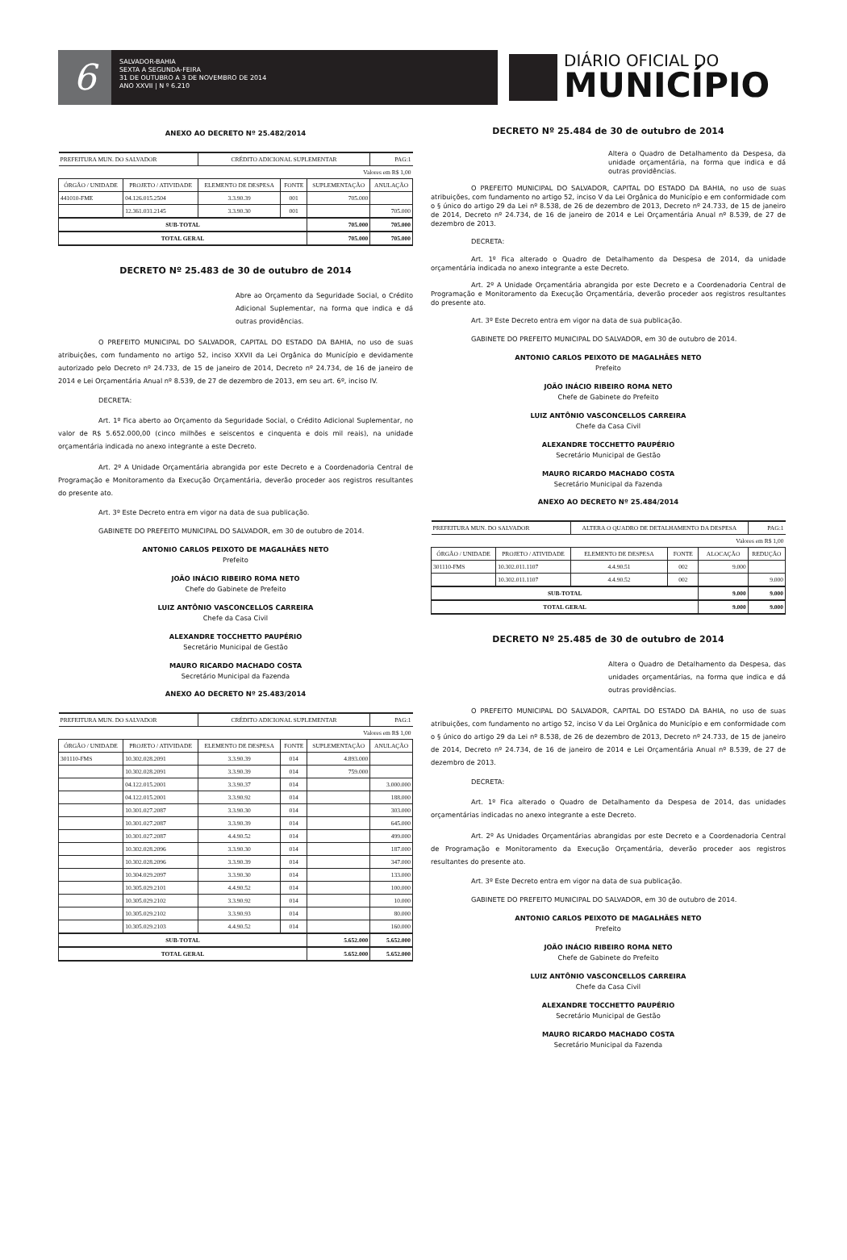6
SALVADOR-BAHIA
SEXTA A SEGUNDA-FEIRA
31 DE OUTUBRO A 3 DE NOVEMBRO DE 2014
ANO XXVII | N º 6.210
DIÁRIO OFICIAL DO
MUNICÍPIO
ANEXO AO DECRETO Nº 25.482/2014
| PREFEITURA MUN. DO SALVADOR | | CRÉDITO ADICIONAL SUPLEMENTAR | | | PAG:1 |
| Valores em R$ 1,00 | | | | | |
| ÓRGÃO / UNIDADE | PROJETO / ATIVIDADE | ELEMENTO DE DESPESA | FONTE | SUPLEMENTAÇÃO | ANULAÇÃO |
| 441010-FME | 04.126.015.2504 | 3.3.90.39 | 001 | 705.000 | |
| | 12.361.031.2145 | 3.3.90.30 | 001 | | 705.000 |
| SUB-TOTAL | | | | 705.000 | 705.000 |
| TOTAL GERAL | | | | 705.000 | 705.000 |
DECRETO Nº 25.483 de 30 de outubro de 2014
Abre ao Orçamento da Seguridade Social, o Crédito Adicional Suplementar, na forma que indica e dá outras providências.
O PREFEITO MUNICIPAL DO SALVADOR, CAPITAL DO ESTADO DA BAHIA, no uso de suas atribuições, com fundamento no artigo 52, inciso XXVII da Lei Orgânica do Município e devidamente autorizado pelo Decreto nº 24.733, de 15 de janeiro de 2014, Decreto nº 24.734, de 16 de janeiro de 2014 e Lei Orçamentária Anual nº 8.539, de 27 de dezembro de 2013, em seu art. 6º, inciso IV.
DECRETA:
Art. 1º Fica aberto ao Orçamento da Seguridade Social, o Crédito Adicional Suplementar, no valor de R$ 5.652.000,00 (cinco milhões e seiscentos e cinquenta e dois mil reais), na unidade orçamentária indicada no anexo integrante a este Decreto.
Art. 2º A Unidade Orçamentária abrangida por este Decreto e a Coordenadoria Central de Programação e Monitoramento da Execução Orçamentária, deverão proceder aos registros resultantes do presente ato.
Art. 3º Este Decreto entra em vigor na data de sua publicação.
GABINETE DO PREFEITO MUNICIPAL DO SALVADOR, em 30 de outubro de 2014.
ANTONIO CARLOS PEIXOTO DE MAGALHÃES NETO
Prefeito
JOÃO INÁCIO RIBEIRO ROMA NETO
Chefe do Gabinete de Prefeito
LUIZ ANTÔNIO VASCONCELLOS CARREIRA
Chefe da Casa Civil
ALEXANDRE TOCCHETTO PAUPÉRIO
Secretário Municipal de Gestão
MAURO RICARDO MACHADO COSTA
Secretário Municipal da Fazenda
ANEXO AO DECRETO Nº 25.483/2014
| PREFEITURA MUN. DO SALVADOR | | CRÉDITO ADICIONAL SUPLEMENTAR | | | PAG:1 |
| Valores em R$ 1,00 | | | | | |
| ÓRGÃO / UNIDADE | PROJETO / ATIVIDADE | ELEMENTO DE DESPESA | FONTE | SUPLEMENTAÇÃO | ANULAÇÃO |
| 301110-FMS | 10.302.028.2091 | 3.3.90.39 | 014 | 4.893.000 | |
| | 10.302.028.2091 | 3.3.90.39 | 014 | 759.000 | |
| | 04.122.015.2001 | 3.3.90.37 | 014 | | 3.000.000 |
| | 04.122.015.2001 | 3.3.90.92 | 014 | | 188.000 |
| | 10.301.027.2087 | 3.3.90.30 | 014 | | 303.000 |
| | 10.301.027.2087 | 3.3.90.39 | 014 | | 645.000 |
| | 10.301.027.2087 | 4.4.90.52 | 014 | | 499.000 |
| | 10.302.028.2096 | 3.3.90.30 | 014 | | 187.000 |
| | 10.302.028.2096 | 3.3.90.39 | 014 | | 347.000 |
| | 10.304.029.2097 | 3.3.90.30 | 014 | | 133.000 |
| | 10.305.029.2101 | 4.4.90.52 | 014 | | 100.000 |
| | 10.305.029.2102 | 3.3.90.92 | 014 | | 10.000 |
| | 10.305.029.2102 | 3.3.90.93 | 014 | | 80.000 |
| | 10.305.029.2103 | 4.4.90.52 | 014 | | 160.000 |
| SUB-TOTAL | | | | 5.652.000 | 5.652.000 |
| TOTAL GERAL | | | | 5.652.000 | 5.652.000 |
DECRETO Nº 25.484 de 30 de outubro de 2014
Altera o Quadro de Detalhamento da Despesa, da unidade orçamentária, na forma que indica e dá outras providências.
O PREFEITO MUNICIPAL DO SALVADOR, CAPITAL DO ESTADO DA BAHIA, no uso de suas atribuições, com fundamento no artigo 52, inciso V da Lei Orgânica do Município e em conformidade com o § único do artigo 29 da Lei nº 8.538, de 26 de dezembro de 2013, Decreto nº 24.733, de 15 de janeiro de 2014, Decreto nº 24.734, de 16 de janeiro de 2014 e Lei Orçamentária Anual nº 8.539, de 27 de dezembro de 2013.
DECRETA:
Art. 1º Fica alterado o Quadro de Detalhamento da Despesa de 2014, da unidade orçamentária indicada no anexo integrante a este Decreto.
Art. 2º A Unidade Orçamentária abrangida por este Decreto e a Coordenadoria Central de Programação e Monitoramento da Execução Orçamentária, deverão proceder aos registros resultantes do presente ato.
Art. 3º Este Decreto entra em vigor na data de sua publicação.
GABINETE DO PREFEITO MUNICIPAL DO SALVADOR, em 30 de outubro de 2014.
ANTONIO CARLOS PEIXOTO DE MAGALHÃES NETO
Prefeito
JOÃO INÁCIO RIBEIRO ROMA NETO
Chefe de Gabinete do Prefeito
LUIZ ANTÔNIO VASCONCELLOS CARREIRA
Chefe da Casa Civil
ALEXANDRE TOCCHETTO PAUPÉRIO
Secretário Municipal de Gestão
MAURO RICARDO MACHADO COSTA
Secretário Municipal da Fazenda
ANEXO AO DECRETO Nº 25.484/2014
| PREFEITURA MUN. DO SALVADOR | | ALTERA O QUADRO DE DETALHAMENTO DA DESPESA | | | PAG:1 |
| Valores em R$ 1,00 | | | | | |
| ÓRGÃO / UNIDADE | PROJETO / ATIVIDADE | ELEMENTO DE DESPESA | FONTE | ALOCAÇÃO | REDUÇÃO |
| 301110-FMS | 10.302.011.1107 | 4.4.90.51 | 002 | 9.000 | |
| | 10.302.011.1107 | 4.4.90.52 | 002 | | 9.000 |
| SUB-TOTAL | | | | 9.000 | 9.000 |
| TOTAL GERAL | | | | 9.000 | 9.000 |
DECRETO Nº 25.485 de 30 de outubro de 2014
Altera o Quadro de Detalhamento da Despesa, das unidades orçamentárias, na forma que indica e dá outras providências.
O PREFEITO MUNICIPAL DO SALVADOR, CAPITAL DO ESTADO DA BAHIA, no uso de suas atribuições, com fundamento no artigo 52, inciso V da Lei Orgânica do Município e em conformidade com o § único do artigo 29 da Lei nº 8.538, de 26 de dezembro de 2013, Decreto nº 24.733, de 15 de janeiro de 2014, Decreto nº 24.734, de 16 de janeiro de 2014 e Lei Orçamentária Anual nº 8.539, de 27 de dezembro de 2013.
DECRETA:
Art. 1º Fica alterado o Quadro de Detalhamento da Despesa de 2014, das unidades orçamentárias indicadas no anexo integrante a este Decreto.
Art. 2º As Unidades Orçamentárias abrangidas por este Decreto e a Coordenadoria Central de Programação e Monitoramento da Execução Orçamentária, deverão proceder aos registros resultantes do presente ato.
Art. 3º Este Decreto entra em vigor na data de sua publicação.
GABINETE DO PREFEITO MUNICIPAL DO SALVADOR, em 30 de outubro de 2014.
ANTONIO CARLOS PEIXOTO DE MAGALHÃES NETO
Prefeito
JOÃO INÁCIO RIBEIRO ROMA NETO
Chefe de Gabinete do Prefeito
LUIZ ANTÔNIO VASCONCELLOS CARREIRA
Chefe da Casa Civil
ALEXANDRE TOCCHETTO PAUPÉRIO
Secretário Municipal de Gestão
MAURO RICARDO MACHADO COSTA
Secretário Municipal da Fazenda